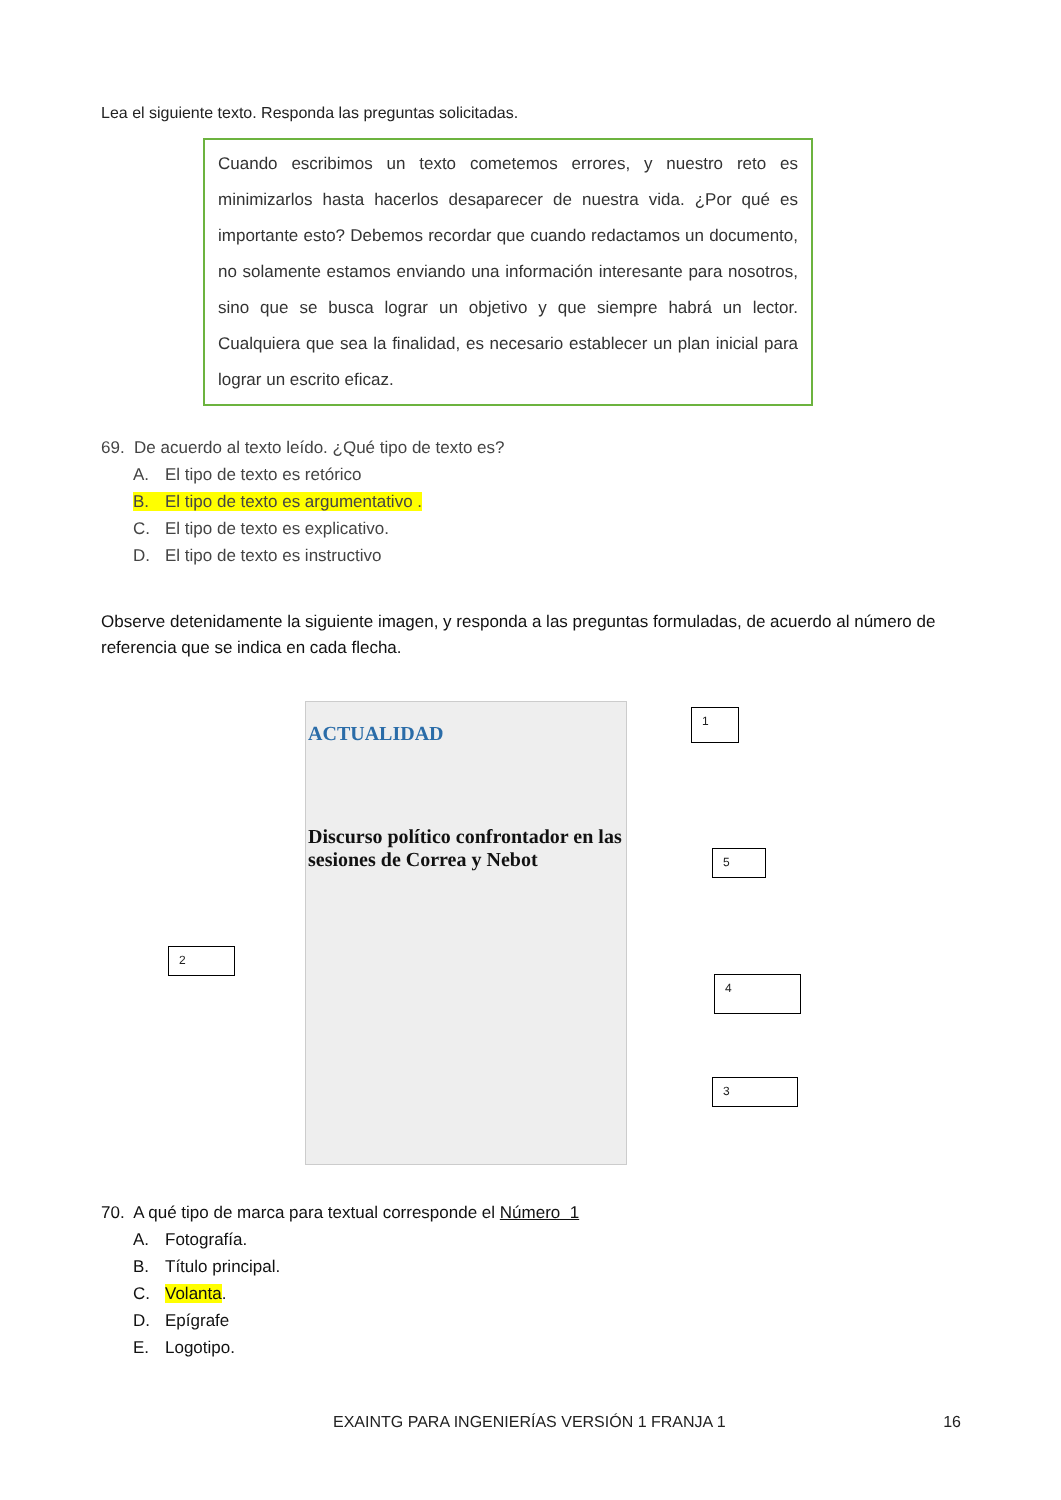Lea el siguiente texto. Responda las preguntas solicitadas.
Cuando escribimos un texto cometemos errores, y nuestro reto es minimizarlos hasta hacerlos desaparecer de nuestra vida. ¿Por qué es importante esto? Debemos recordar que cuando redactamos un documento, no solamente estamos enviando una información interesante para nosotros, sino que se busca lograr un objetivo y que siempre habrá un lector. Cualquiera que sea la finalidad, es necesario establecer un plan inicial para lograr un escrito eficaz.
69. De acuerdo al texto leído. ¿Qué tipo de texto es?
A. El tipo de texto es retórico
B. El tipo de texto es argumentativo .
C. El tipo de texto es explicativo.
D. El tipo de texto es instructivo
Observe detenidamente la siguiente imagen, y responda a las preguntas formuladas, de acuerdo al número de referencia que se indica en cada flecha.
ACTUALIDAD
Discurso político confrontador en las sesiones de Correa y Nebot
1
2
3
4
5
70. A qué tipo de marca para textual corresponde el Número 1
A. Fotografía.
B. Título principal.
C. Volanta.
D. Epígrafe
E. Logotipo.
EXAINTG PARA INGENIERÍAS VERSIÓN 1 FRANJA 1 16